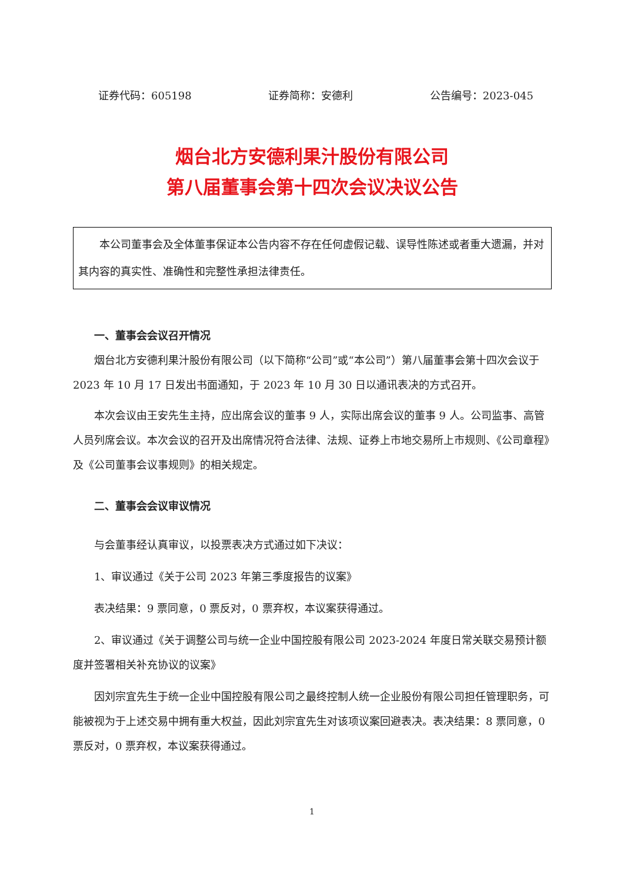证券代码：605198 证券简称：安德利 公告编号：2023-045
烟台北方安德利果汁股份有限公司
第八届董事会第十四次会议决议公告
本公司董事会及全体董事保证本公告内容不存在任何虚假记载、误导性陈述或者重大遗漏，并对其内容的真实性、准确性和完整性承担法律责任。
一、董事会会议召开情况
烟台北方安德利果汁股份有限公司（以下简称“公司”或“本公司”）第八届董事会第十四次会议于 2023 年 10 月 17 日发出书面通知，于 2023 年 10 月 30 日以通讯表决的方式召开。
本次会议由王安先生主持，应出席会议的董事 9 人，实际出席会议的董事 9 人。公司监事、高管人员列席会议。本次会议的召开及出席情况符合法律、法规、证券上市地交易所上市规则、《公司章程》及《公司董事会议事规则》的相关规定。
二、董事会会议审议情况
与会董事经认真审议，以投票表决方式通过如下决议：
1、审议通过《关于公司 2023 年第三季度报告的议案》
表决结果：9 票同意，0 票反对，0 票弃权，本议案获得通过。
2、审议通过《关于调整公司与统一企业中国控股有限公司 2023-2024 年度日常关联交易预计额度并签署相关补充协议的议案》
因刘宗宜先生于统一企业中国控股有限公司之最终控制人统一企业股份有限公司担任管理职务，可能被视为于上述交易中拥有重大权益，因此刘宗宜先生对该项议案回避表决。表决结果：8 票同意，0 票反对，0 票弃权，本议案获得通过。
1